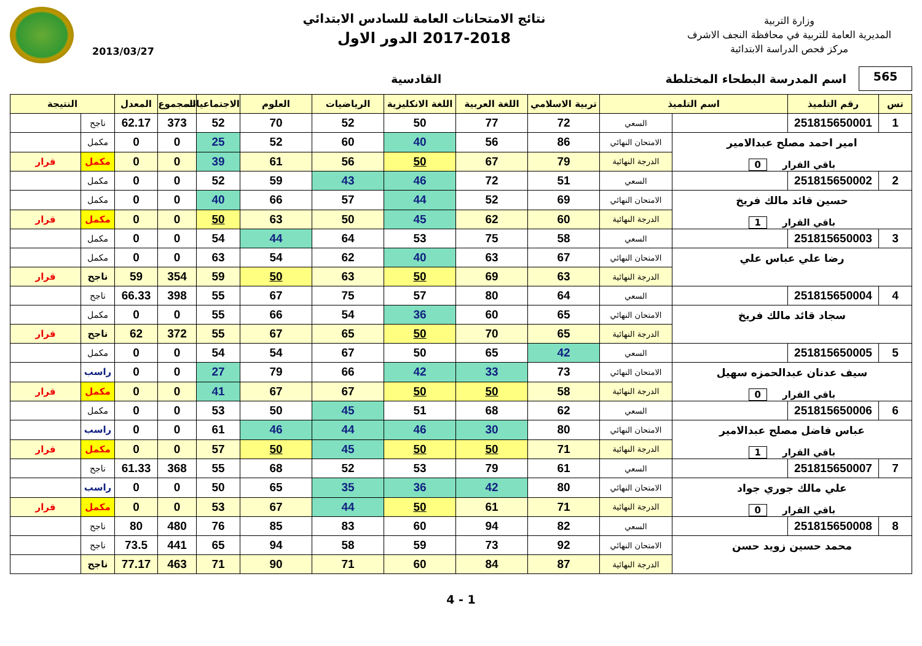وزارة التربية
المديرية العامة للتربية في محافظة النجف الاشرف
مركز فحص الدراسة الابتدائية
نتائج الامتحانات العامة للسادس الابتدائي
2017-2018 الدور الاول
2013/03/27
565
اسم المدرسة البطحاء المختلطة القادسية
| تس | رقم التلميذ | اسم التلميذ | | تربية الاسلامي | اللغة العربية | اللغة الانكليزية | الرياضيات | العلوم | الاجتماعيات | المجموع | المعدل | النتيجة | |
| --- | --- | --- | --- | --- | --- | --- | --- | --- | --- | --- | --- | --- | --- |
| 1 | 251815650001 | | السعي | 72 | 77 | 50 | 52 | 70 | 52 | 373 | 62.17 | ناجح | |
| امير احمد مصلح عبدالامير باقي القرار 0 | | | الامتحان النهائي | 86 | 56 | 40 | 60 | 52 | 25 | 0 | 0 | مكمل | |
| | | | الدرجة النهائية | 79 | 67 | 50 | 56 | 61 | 39 | 0 | 0 | مكمل | قرار |
| 2 | 251815650002 | | السعي | 51 | 72 | 46 | 43 | 59 | 52 | 0 | 0 | مكمل | |
| حسين قائد مالك فريخ باقي القرار 1 | | | الامتحان النهائي | 69 | 52 | 44 | 57 | 66 | 40 | 0 | 0 | مكمل | |
| | | | الدرجة النهائية | 60 | 62 | 45 | 50 | 63 | 50 | 0 | 0 | مكمل | قرار |
| 3 | 251815650003 | | السعي | 58 | 75 | 53 | 64 | 44 | 54 | 0 | 0 | مكمل | |
| رضا علي عباس علي | | | الامتحان النهائي | 67 | 63 | 40 | 62 | 54 | 63 | 0 | 0 | مكمل | |
| | | | الدرجة النهائية | 63 | 69 | 50 | 63 | 50 | 59 | 354 | 59 | ناجح | قرار |
| 4 | 251815650004 | | السعي | 64 | 80 | 57 | 75 | 67 | 55 | 398 | 66.33 | ناجح | |
| سجاد قائد مالك فريخ | | | الامتحان النهائي | 65 | 60 | 36 | 54 | 66 | 55 | 0 | 0 | مكمل | |
| | | | الدرجة النهائية | 65 | 70 | 50 | 65 | 67 | 55 | 372 | 62 | ناجح | قرار |
| 5 | 251815650005 | | السعي | 42 | 65 | 50 | 67 | 54 | 54 | 0 | 0 | مكمل | |
| سيف عدنان عبدالحمزه سهيل باقي القرار 0 | | | الامتحان النهائي | 73 | 33 | 42 | 66 | 79 | 27 | 0 | 0 | راسب | |
| | | | الدرجة النهائية | 58 | 50 | 50 | 67 | 67 | 41 | 0 | 0 | مكمل | قرار |
| 6 | 251815650006 | | السعي | 62 | 68 | 51 | 45 | 50 | 53 | 0 | 0 | مكمل | |
| عباس فاضل مصلح عبدالامير باقي القرار 1 | | | الامتحان النهائي | 80 | 30 | 46 | 44 | 46 | 61 | 0 | 0 | راسب | |
| | | | الدرجة النهائية | 71 | 50 | 50 | 45 | 50 | 57 | 0 | 0 | مكمل | قرار |
| 7 | 251815650007 | | السعي | 61 | 79 | 53 | 52 | 68 | 55 | 368 | 61.33 | ناجح | |
| علي مالك جوري جواد باقي القرار 0 | | | الامتحان النهائي | 80 | 42 | 36 | 35 | 65 | 50 | 0 | 0 | راسب | |
| | | | الدرجة النهائية | 71 | 61 | 50 | 44 | 67 | 53 | 0 | 0 | مكمل | قرار |
| 8 | 251815650008 | | السعي | 82 | 94 | 60 | 83 | 85 | 76 | 480 | 80 | ناجح | |
| محمد حسين زويد حسن | | | الامتحان النهائي | 92 | 73 | 59 | 58 | 94 | 65 | 441 | 73.5 | ناجح | |
| | | | الدرجة النهائية | 87 | 84 | 60 | 71 | 90 | 71 | 463 | 77.17 | ناجح | |
1 - 4